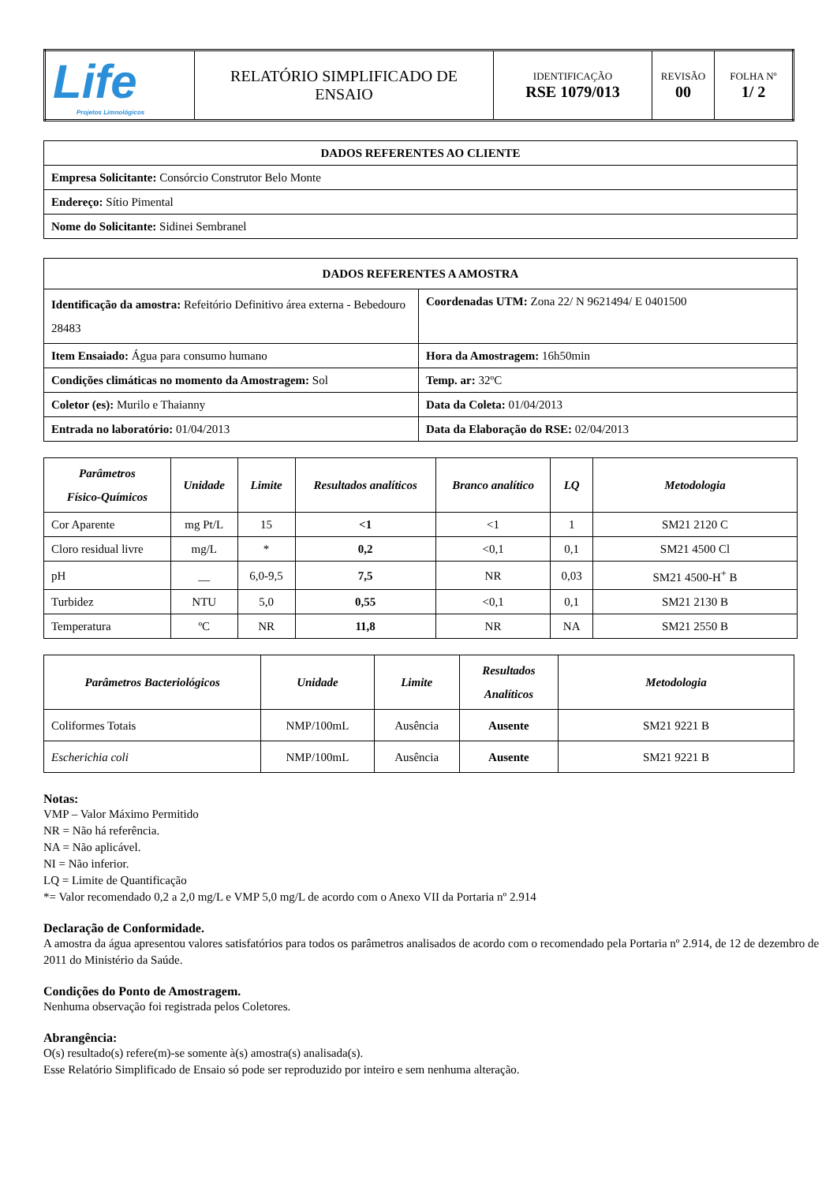| Life Projetos Limnológicos | RELATÓRIO SIMPLIFICADO DE ENSAIO | IDENTIFICAÇÃO RSE 1079/013 | REVISÃO 00 | FOLHA Nº 1/ 2 |
| DADOS REFERENTES AO CLIENTE |
| Empresa Solicitante: Consórcio Construtor Belo Monte |
| Endereço: Sítio Pimental |
| Nome do Solicitante: Sidinei Sembranel |
| DADOS REFERENTES A AMOSTRA | |
| Identificação da amostra: Refeitório Definitivo área externa - Bebedouro 28483 | Coordenadas UTM: Zona 22/ N 9621494/ E 0401500 |
| Item Ensaiado: Água para consumo humano | Hora da Amostragem: 16h50min |
| Condições climáticas no momento da Amostragem: Sol | Temp. ar: 32ºC |
| Coletor (es): Murilo e Thaianny | Data da Coleta: 01/04/2013 |
| Entrada no laboratório: 01/04/2013 | Data da Elaboração do RSE: 02/04/2013 |
| Parâmetros Físico-Químicos | Unidade | Limite | Resultados analíticos | Branco analítico | LQ | Metodologia |
| --- | --- | --- | --- | --- | --- | --- |
| Cor Aparente | mg Pt/L | 15 | <1 | <1 | 1 | SM21 2120 C |
| Cloro residual livre | mg/L | * | 0,2 | <0,1 | 0,1 | SM21 4500 Cl |
| pH | __ | 6,0-9,5 | 7,5 | NR | 0,03 | SM21 4500-H<sup>+</sup> B |
| Turbidez | NTU | 5,0 | 0,55 | <0,1 | 0,1 | SM21 2130 B |
| Temperatura | ºC | NR | 11,8 | NR | NA | SM21 2550 B |
| Parâmetros Bacteriológicos | Unidade | Limite | Resultados Analíticos | Metodologia |
| --- | --- | --- | --- | --- |
| Coliformes Totais | NMP/100mL | Ausência | Ausente | SM21 9221 B |
| Escherichia coli | NMP/100mL | Ausência | Ausente | SM21 9221 B |
Notas:
VMP – Valor Máximo Permitido
NR = Não há referência.
NA = Não aplicável.
NI = Não inferior.
LQ = Limite de Quantificação
*= Valor recomendado 0,2 a 2,0 mg/L e VMP 5,0 mg/L de acordo com o Anexo VII da Portaria nº 2.914
Declaração de Conformidade.
A amostra da água apresentou valores satisfatórios para todos os parâmetros analisados de acordo com o recomendado pela Portaria nº 2.914, de 12 de dezembro de 2011 do Ministério da Saúde.
Condições do Ponto de Amostragem.
Nenhuma observação foi registrada pelos Coletores.
Abrangência:
O(s) resultado(s) refere(m)-se somente à(s) amostra(s) analisada(s).
Esse Relatório Simplificado de Ensaio só pode ser reproduzido por inteiro e sem nenhuma alteração.